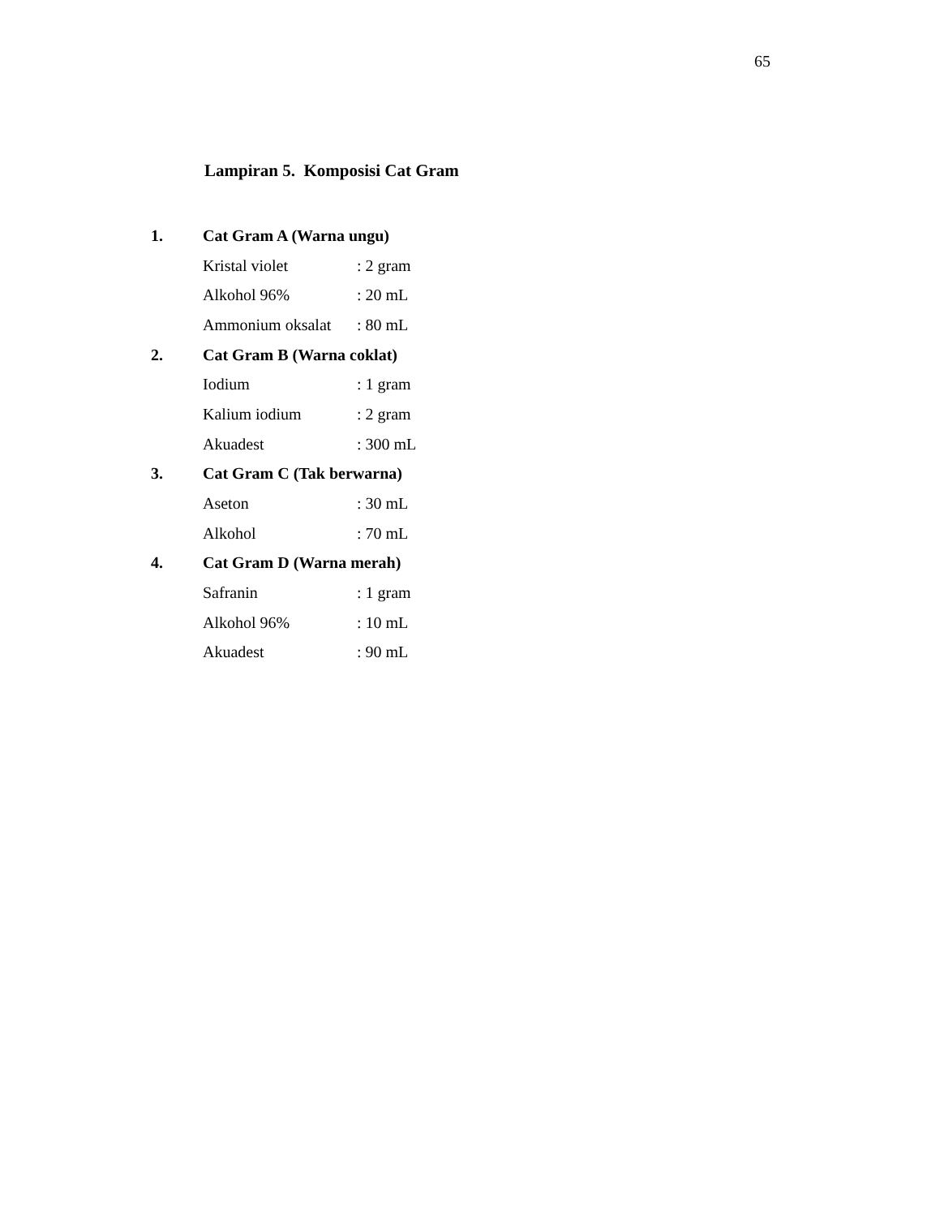65
Lampiran 5. Komposisi Cat Gram
1. Cat Gram A (Warna ungu)
Kristal violet: 2 gram
Alkohol 96%: 20 mL
Ammonium oksalat: 80 mL
2. Cat Gram B (Warna coklat)
Iodium: 1 gram
Kalium iodium: 2 gram
Akuadest: 300 mL
3. Cat Gram C (Tak berwarna)
Aseton: 30 mL
Alkohol: 70 mL
4. Cat Gram D (Warna merah)
Safranin: 1 gram
Alkohol 96%: 10 mL
Akuadest: 90 mL